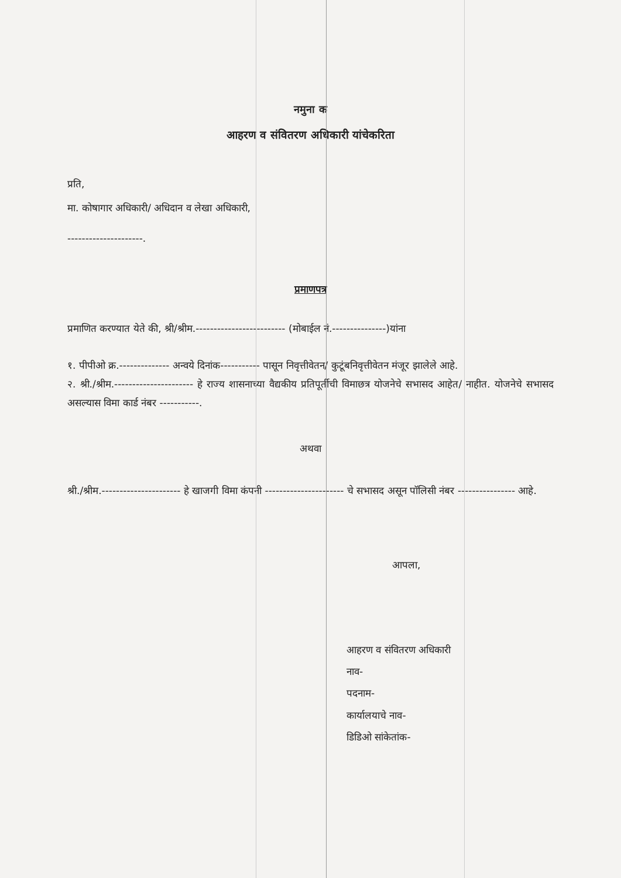नमुना क
आहरण व संवितरण अधिकारी यांचेकरिता
प्रति,
मा. कोषागार अधिकारी/ अधिदान व लेखा अधिकारी,
---------------------.
प्रमाणपत्र
प्रमाणित करण्यात येते की, श्री/श्रीम.------------------------- (मोबाईल नं.---------------)यांना
१. पीपीओ क्र.-------------- अन्वये दिनांक----------- पासून निवृत्तीवेतन/ कुटूंबनिवृत्तीवेतन मंजूर झालेले आहे.
२. श्री./श्रीम.---------------------- हे राज्य शासनाच्या वैद्यकीय प्रतिपूर्तीची विमाछत्र योजनेचे सभासद आहेत/ नाहीत. योजनेचे सभासद असल्यास विमा कार्ड नंबर -----------.
अथवा
श्री./श्रीम.---------------------- हे खाजगी विमा कंपनी ---------------------- चे सभासद असून पॉलिसी नंबर ---------------- आहे.
आपला,
आहरण व संवितरण अधिकारी
नाव-
पदनाम-
कार्यालयाचे नाव-
डिडिओ सांकेतांक-